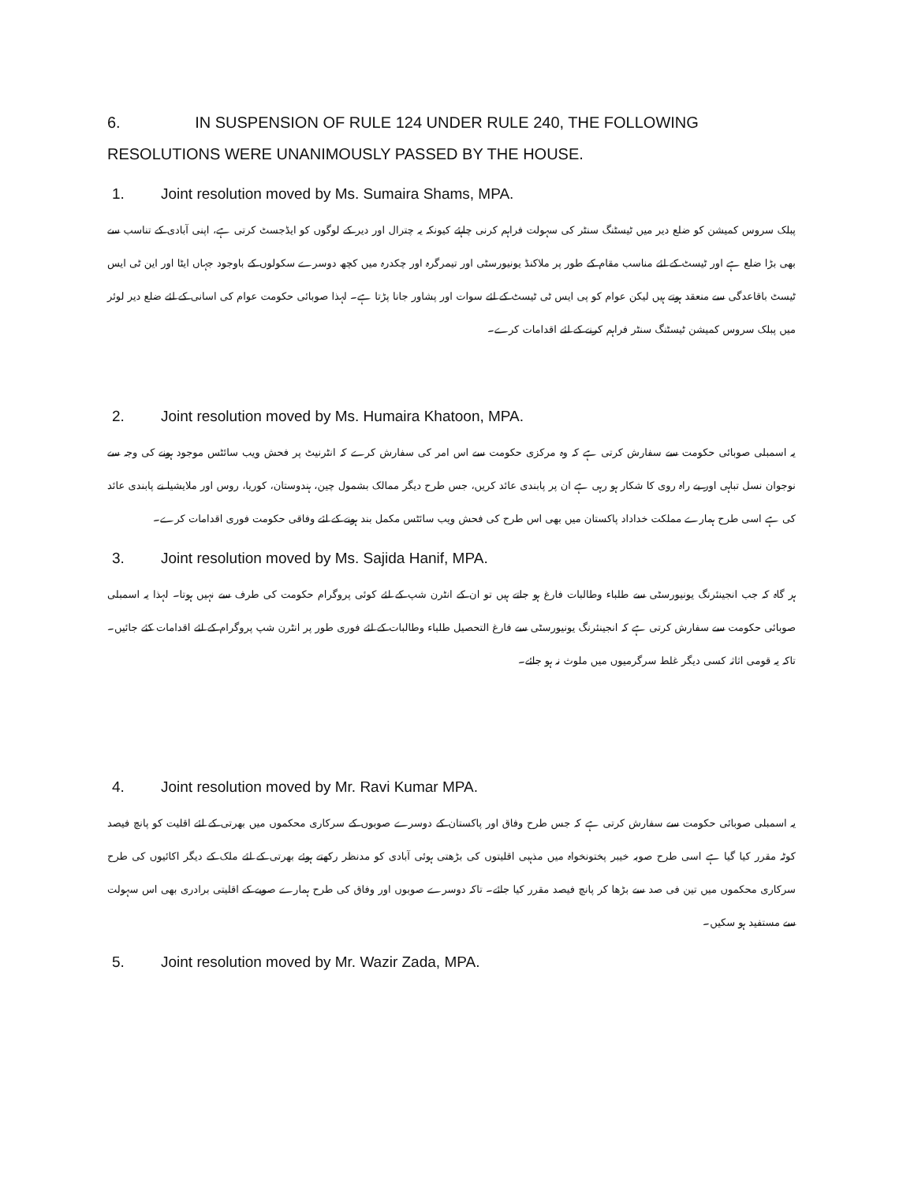6. IN SUSPENSION OF RULE 124 UNDER RULE 240, THE FOLLOWING RESOLUTIONS WERE UNANIMOUSLY PASSED BY THE HOUSE.
1. Joint resolution moved by Ms. Sumaira Shams, MPA.
پبلک سروس کمیشن کو ضلع دیر میں ٹیسٹنگ سنٹر کی سہولت فراہم کرنی چاہئے کیونکہ یہ چترال اور دیر کے لوگوں کو ایڈجسٹ کرتی ہے، اپنی آبادی کے تناسب سے بھی بڑا ضلع ہے اور ٹیسٹ کے لئے مناسب مقام کے طور پر ملاکنڈ یونیورسٹی اور تیمرگرہ اور چکدرہ میں کچھ دوسرے سکولوں کے باوجود جہاں ایٹا اور این ٹی ایس ٹیسٹ باقاعدگی سے منعقد ہوتے ہیں لیکن عوام کو پی ایس ٹی ٹیسٹ کے لئے سوات اور پشاور جانا پڑتا ہے۔ لہذا صوبائی حکومت عوام کی اسانی کے لئے ضلع دیر لوئر میں پبلک سروس کمیشن ٹیسٹنگ سنٹر فراہم کرنے کے لئے اقدامات کرے۔
2. Joint resolution moved by Ms. Humaira Khatoon, MPA.
یہ اسمبلی صوبائی حکومت سے سفارش کرتی ہے کہ وہ مرکزی حکومت سے اس امر کی سفارش کرے کہ انٹرنیٹ پر فحش ویب سائٹس موجود ہونے کی وجہ سے نوجوان نسل تباہی اور بے راہ روی کا شکار ہو رہی ہے ان پر پابندی عائد کریں، جس طرح دیگر ممالک بشمول چین، ہندوستان، کوریا، روس اور ملایشیا نے پابندی عائد کی ہے اسی طرح ہمارے مملکت خداداد پاکستان میں بھی اس طرح کی فحش ویب سائٹس مکمل بند ہونے کے لئے وفاقی حکومت فوری اقدامات کرے۔
3. Joint resolution moved by Ms. Sajida Hanif, MPA.
ہر گاہ کہ جب انجینئرنگ یونیورسٹی سے طلباء وطالبات فارغ ہو جاتے ہیں تو ان کے انٹرن شپ کے لئے کوئی پروگرام حکومت کی طرف سے نہیں ہوتا۔ لہذا یہ اسمبلی صوبائی حکومت سے سفارش کرتی ہے کہ انجینئرنگ یونیورسٹی سے فارغ التحصیل طلباء وطالبات کے لئے فوری طور پر انٹرن شپ پروگرام کے لئے اقدامات کئے جائیں۔ تاکہ یہ قومی اثاثہ کسی دیگر غلط سرگرمیوں میں ملوث نہ ہو جائے۔
4. Joint resolution moved by Mr. Ravi Kumar MPA.
یہ اسمبلی صوبائی حکومت سے سفارش کرتی ہے کہ جس طرح وفاق اور پاکستان کے دوسرے صوبوں کے سرکاری محکموں میں بھرتی کے لئے اقلیت کو پانچ فیصد کوٹہ مقرر کیا گیا ہے اسی طرح صوبہ خیبر پختونخواہ میں مذہبی اقلیتوں کی بڑھتی ہوئی آبادی کو مدنظر رکھتے ہوئے بھرتی کے لئے ملک کے دیگر اکائیوں کی طرح سرکاری محکموں میں تین فی صد سے بڑھا کر پانچ فیصد مقرر کیا جائے۔ تاکہ دوسرے صوبوں اور وفاق کی طرح ہمارے صوبے کے اقلیتی برادری بھی اس سہولت سے مستفید ہو سکیں۔
5. Joint resolution moved by Mr. Wazir Zada, MPA.